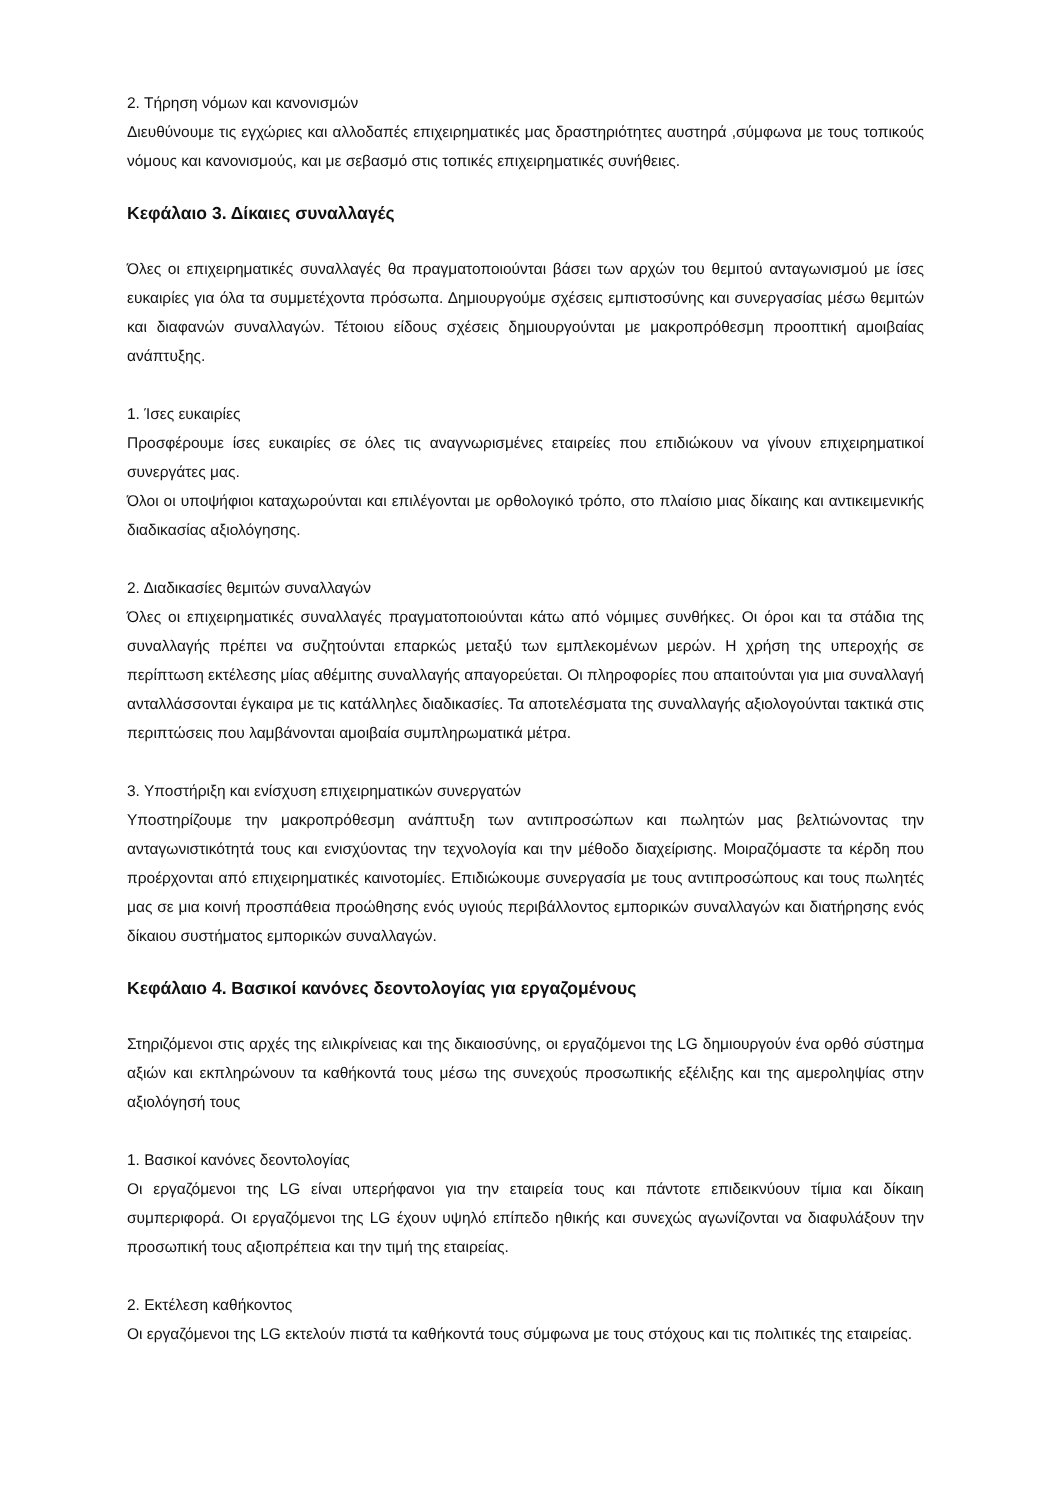2. Τήρηση νόμων και κανονισμών
Διευθύνουμε τις εγχώριες και αλλοδαπές επιχειρηματικές μας δραστηριότητες αυστηρά ,σύμφωνα με τους τοπικούς νόμους και κανονισμούς, και με σεβασμό στις τοπικές επιχειρηματικές συνήθειες.
Κεφάλαιο 3. Δίκαιες συναλλαγές
Όλες οι επιχειρηματικές συναλλαγές θα πραγματοποιούνται βάσει των αρχών του θεμιτού ανταγωνισμού με ίσες ευκαιρίες για όλα τα συμμετέχοντα πρόσωπα. Δημιουργούμε σχέσεις εμπιστοσύνης και συνεργασίας μέσω θεμιτών και διαφανών συναλλαγών. Τέτοιου είδους σχέσεις δημιουργούνται με μακροπρόθεσμη προοπτική αμοιβαίας ανάπτυξης.
1. Ίσες ευκαιρίες
Προσφέρουμε ίσες ευκαιρίες σε όλες τις αναγνωρισμένες εταιρείες που επιδιώκουν να γίνουν επιχειρηματικοί συνεργάτες μας.
Όλοι οι υποψήφιοι καταχωρούνται και επιλέγονται με ορθολογικό τρόπο, στο πλαίσιο μιας δίκαιης και αντικειμενικής διαδικασίας αξιολόγησης.
2. Διαδικασίες θεμιτών συναλλαγών
Όλες οι επιχειρηματικές συναλλαγές πραγματοποιούνται κάτω από νόμιμες συνθήκες. Οι όροι και τα στάδια της συναλλαγής πρέπει να συζητούνται επαρκώς μεταξύ των εμπλεκομένων μερών. Η χρήση της υπεροχής σε περίπτωση εκτέλεσης μίας αθέμιτης συναλλαγής απαγορεύεται. Οι πληροφορίες που απαιτούνται για μια συναλλαγή ανταλλάσσονται έγκαιρα με τις κατάλληλες διαδικασίες. Τα αποτελέσματα της συναλλαγής αξιολογούνται τακτικά στις περιπτώσεις που λαμβάνονται αμοιβαία συμπληρωματικά μέτρα.
3. Υποστήριξη και ενίσχυση επιχειρηματικών συνεργατών
Υποστηρίζουμε την μακροπρόθεσμη ανάπτυξη των αντιπροσώπων και πωλητών μας βελτιώνοντας την ανταγωνιστικότητά τους και ενισχύοντας την τεχνολογία και την μέθοδο διαχείρισης. Μοιραζόμαστε τα κέρδη που προέρχονται από επιχειρηματικές καινοτομίες. Επιδιώκουμε συνεργασία με τους αντιπροσώπους και τους πωλητές μας σε μια κοινή προσπάθεια προώθησης ενός υγιούς περιβάλλοντος εμπορικών συναλλαγών και διατήρησης ενός δίκαιου συστήματος εμπορικών συναλλαγών.
Κεφάλαιο 4. Βασικοί κανόνες δεοντολογίας για εργαζομένους
Στηριζόμενοι στις αρχές της ειλικρίνειας και της δικαιοσύνης, οι εργαζόμενοι της LG δημιουργούν ένα ορθό σύστημα αξιών και εκπληρώνουν τα καθήκοντά τους μέσω της συνεχούς προσωπικής εξέλιξης και της αμεροληψίας στην αξιολόγησή τους
1. Βασικοί κανόνες δεοντολογίας
Οι εργαζόμενοι της LG είναι υπερήφανοι για την εταιρεία τους και πάντοτε επιδεικνύουν τίμια και δίκαιη συμπεριφορά. Οι εργαζόμενοι της LG έχουν υψηλό επίπεδο ηθικής και συνεχώς αγωνίζονται να διαφυλάξουν την προσωπική τους αξιοπρέπεια και την τιμή της εταιρείας.
2. Εκτέλεση καθήκοντος
Οι εργαζόμενοι της LG εκτελούν πιστά τα καθήκοντά τους σύμφωνα με τους στόχους και τις πολιτικές της εταιρείας.